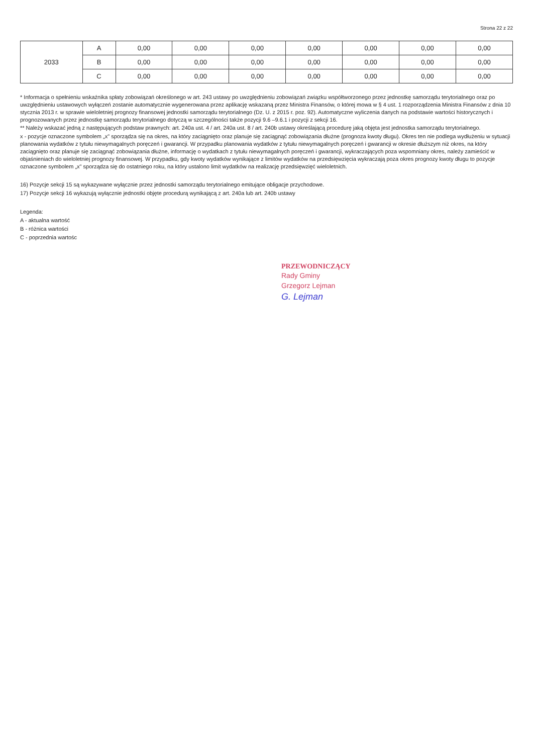Strona 22 z 22
| 2033 | A | 0,00 | 0,00 | 0,00 | 0,00 | 0,00 | 0,00 | 0,00 |
| | B | 0,00 | 0,00 | 0,00 | 0,00 | 0,00 | 0,00 | 0,00 |
| | C | 0,00 | 0,00 | 0,00 | 0,00 | 0,00 | 0,00 | 0,00 |
* Informacja o spełnieniu wskaźnika spłaty zobowiązań określonego w art. 243 ustawy po uwzględnieniu zobowiązań związku współtworzonego przez jednostkę samorządu terytorialnego oraz po uwzględnieniu ustawowych wyłączeń zostanie automatycznie wygenerowana przez aplikację wskazaną przez Ministra Finansów, o której mowa w § 4 ust. 1 rozporządzenia Ministra Finansów z dnia 10 stycznia 2013 r. w sprawie wieloletniej prognozy finansowej jednostki samorządu terytorialnego (Dz. U. z 2015 r. poz. 92). Automatyczne wyliczenia danych na podstawie wartości historycznych i prognozowanych przez jednostkę samorządu terytorialnego dotyczą w szczególności także pozycji 9.6 –9.6.1 i pozycji z sekcji 16.
** Należy wskazać jedną z następujących podstaw prawnych: art. 240a ust. 4 / art. 240a ust. 8 / art. 240b ustawy określającą procedurę jaką objęta jest jednostka samorządu terytorialnego.
x - pozycje oznaczone symbolem „x" sporządza się na okres, na który zaciągnięto oraz planuje się zaciągnąć zobowiązania dłużne (prognoza kwoty długu). Okres ten nie podlega wydłużeniu w sytuacji planowania wydatków z tytułu niewymagalnych poręczeń i gwarancji. W przypadku planowania wydatków z tytułu niewymagalnych poręczeń i gwarancji w okresie dłuższym niż okres, na który zaciągnięto oraz planuje się zaciągnąć zobowiązania dłużne, informację o wydatkach z tytułu niewymagalnych poręczeń i gwarancji, wykraczających poza wspomniany okres, należy zamieścić w objaśnieniach do wieloletniej prognozy finansowej. W przypadku, gdy kwoty wydatków wynikające z limitów wydatków na przedsięwzięcia wykraczają poza okres prognozy kwoty długu to pozycje oznaczone symbolem „x" sporządza się do ostatniego roku, na który ustalono limit wydatków na realizację przedsięwzięć wieloletnich.
16) Pozycje sekcji 15 są wykazywane wyłącznie przez jednostki samorządu terytorialnego emitujące obligacje przychodowe.
17) Pozycje sekcji 16 wykazują wyłącznie jednostki objęte procedurą wynikającą z art. 240a lub art. 240b ustawy
Legenda:
A - aktualna wartość
B - różnica wartości
C - poprzednia wartośc
PRZEWODNICZĄCY
Rady Gminy
Grzegorz Lejman
G. Lejman